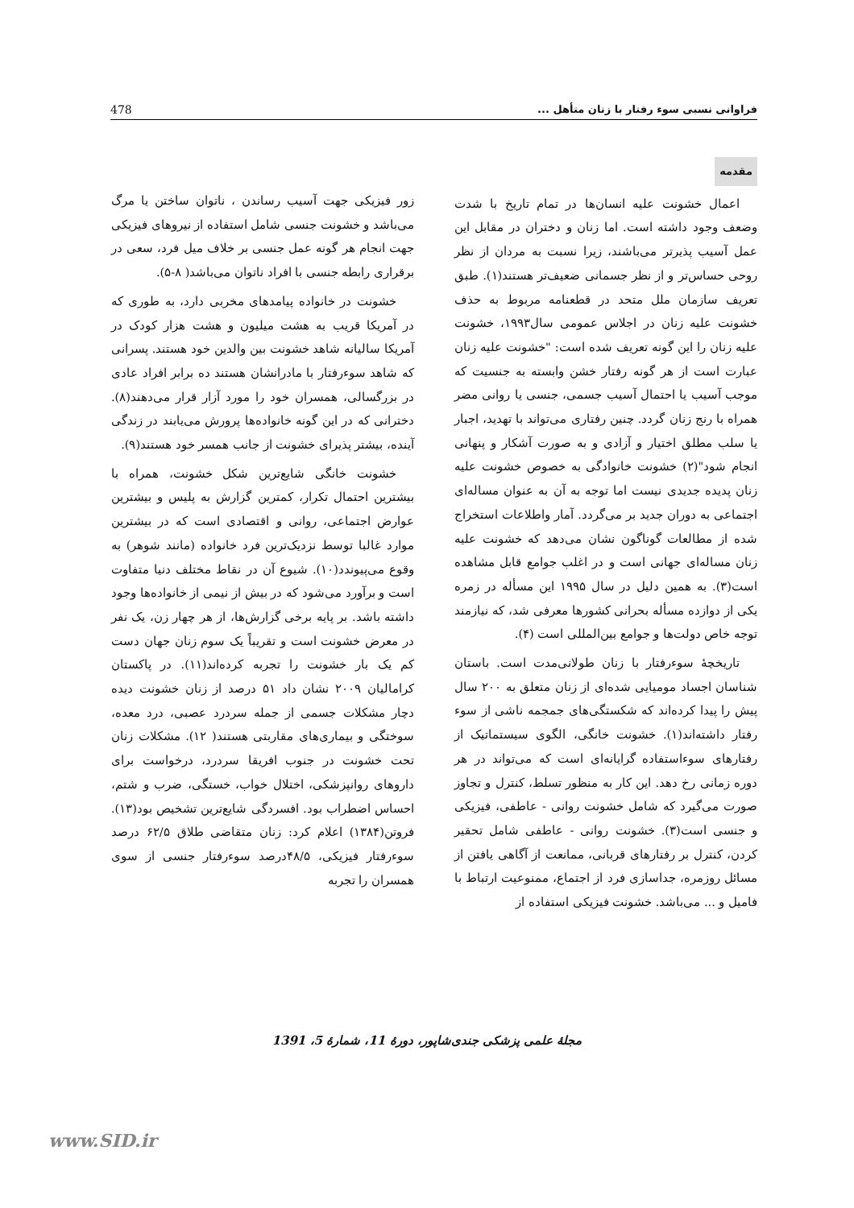فراوانی نسبی سوء رفتار با زنان متأهل ... 478
مقدمه
اعمال خشونت علیه انسان‌ها در تمام تاریخ با شدت وضعف وجود داشته است. اما زنان و دختران در مقابل این عمل آسیب پذیرتر می‌باشند، زیرا نسبت به مردان از نظر روحی حساس‌تر و از نظر جسمانی ضعیف‌تر هستند(۱). طبق تعریف سازمان ملل متحد در قطعنامه مربوط به حذف خشونت علیه زنان در اجلاس عمومی سال۱۹۹۳، خشونت علیه زنان را این گونه تعریف شده است: "خشونت علیه زنان عبارت است از هر گونه رفتار خشن وابسته به جنسیت که موجب آسیب یا احتمال آسیب جسمی، جنسی یا روانی مضر همراه با رنج زنان گردد. چنین رفتاری می‌تواند با تهدید، اجبار یا سلب مطلق اختیار و آزادی و به صورت آشکار و پنهانی انجام شود"(۲) خشونت خانوادگی به خصوص خشونت علیه زنان پدیده جدیدی نیست اما توجه به آن به عنوان مساله‌ای اجتماعی به دوران جدید بر می‌گردد. آمار واطلاعات استخراج شده از مطالعات گوناگون نشان می‌دهد که خشونت علیه زنان مساله‌ای جهانی است و در اغلب جوامع قابل مشاهده است(۳). به همین دلیل در سال ۱۹۹۵ این مسأله در زمره یکی از دوازده مسأله بحرانی کشورها معرفی شد، که نیازمند توجه خاص دولت‌ها و جوامع بین‌المللی است (۴).
تاریخچهٔ سوءرفتار با زنان طولانی‌مدت است. باستان شناسان اجساد مومیایی شده‌ای از زنان متعلق به ۲۰۰ سال پیش را پیدا کرده‌اند که شکستگی‌های جمجمه ناشی از سوء رفتار داشته‌اند(۱). خشونت خانگی، الگوی سیستماتیک از رفتارهای سوءاستفاده گرایانه‌ای است که می‌تواند در هر دوره زمانی رخ دهد. این کار به منظور تسلط، کنترل و تجاوز صورت می‌گیرد که شامل خشونت روانی - عاطفی، فیزیکی و جنسی است(۳). خشونت روانی - عاطفی شامل تحقیر کردن، کنترل بر رفتارهای قربانی، ممانعت از آگاهی یافتن از مسائل روزمره، جداسازی فرد از اجتماع، ممنوعیت ارتباط با فامیل و ... می‌باشد. خشونت فیزیکی استفاده از
زور فیزیکی جهت آسیب رساندن ، ناتوان ساختن یا مرگ می‌باشد و خشونت جنسی شامل استفاده از نیروهای فیزیکی جهت انجام هر گونه عمل جنسی بر خلاف میل فرد، سعی در برقراری رابطه جنسی با افراد ناتوان می‌باشد( ۸-۵).
خشونت در خانواده پیامدهای مخربی دارد، به طوری که در آمریکا قریب به هشت میلیون و هشت هزار کودک در آمریکا سالیانه شاهد خشونت بین والدین خود هستند. پسرانی که شاهد سوءرفتار با مادرانشان هستند ده برابر افراد عادی در بزرگسالی، همسران خود را مورد آزار قرار می‌دهند(۸). دخترانی که در این گونه خانواده‌ها پرورش می‌یابند در زندگی آینده، بیشتر پذیرای خشونت از جانب همسر خود هستند(۹).
خشونت خانگی شایع‌ترین شکل خشونت، همراه با بیشترین احتمال تکرار، کمترین گزارش به پلیس و بیشترین عوارض اجتماعی، روانی و اقتصادی است که در بیشترین موارد غالبا توسط نزدیک‌ترین فرد خانواده (مانند شوهر) به وقوع می‌پیوندد(۱۰). شیوع آن در نقاط مختلف دنیا متفاوت است و برآورد می‌شود که در بیش از نیمی از خانواده‌ها وجود داشته باشد. بر پایه برخی گزارش‌ها، از هر چهار زن، یک نفر در معرض خشونت است و تقریباً یک سوم زنان جهان دست کم یک بار خشونت را تجربه کرده‌اند(۱۱). در پاکستان کرامالیان ۲۰۰۹ نشان داد ۵۱ درصد از زنان خشونت دیده دچار مشکلات جسمی از جمله سردرد عصبی، درد معده، سوختگی و بیماری‌های مقاربتی هستند( ۱۲). مشکلات زنان تحت خشونت در جنوب افریقا سردرد، درخواست برای داروهای روانپزشکی، اختلال خواب، خستگی، ضرب و شتم، احساس اضطراب بود. افسردگی شایع‌ترین تشخیص بود(۱۳). فروتن(۱۳۸۴) اعلام کرد: زنان متقاضی طلاق ۶۲/۵ درصد سوءرفتار فیزیکی، ۴۸/۵درصد سوءرفتار جنسی از سوی همسران را تجربه
مجلهٔ علمی پزشکی جندی‌شاپور، دورهٔ 11، شمارهٔ 5، 1391
www.SID.ir